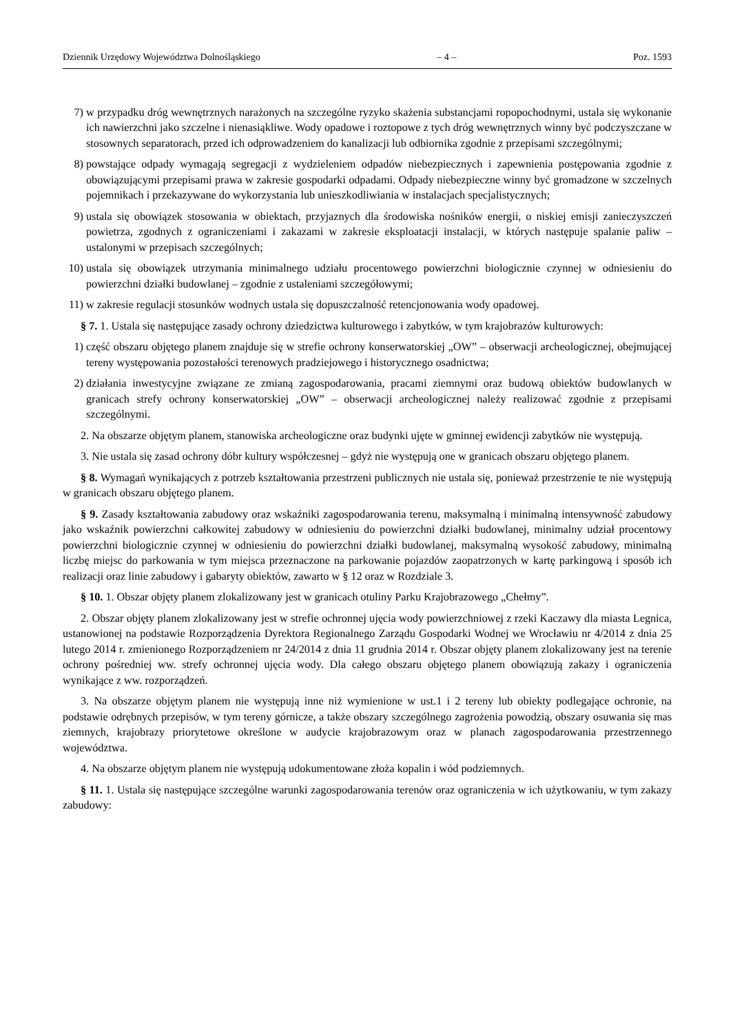Dziennik Urzędowy Województwa Dolnośląskiego – 4 – Poz. 1593
7) w przypadku dróg wewnętrznych narażonych na szczególne ryzyko skażenia substancjami ropopochodnymi, ustala się wykonanie ich nawierzchni jako szczelne i nienasiąkliwe. Wody opadowe i roztopowe z tych dróg wewnętrznych winny być podczyszczane w stosownych separatorach, przed ich odprowadzeniem do kanalizacji lub odbiornika zgodnie z przepisami szczególnymi;
8) powstające odpady wymagają segregacji z wydzieleniem odpadów niebezpiecznych i zapewnienia postępowania zgodnie z obowiązującymi przepisami prawa w zakresie gospodarki odpadami. Odpady niebezpieczne winny być gromadzone w szczelnych pojemnikach i przekazywane do wykorzystania lub unieszkodliwiania w instalacjach specjalistycznych;
9) ustala się obowiązek stosowania w obiektach, przyjaznych dla środowiska nośników energii, o niskiej emisji zanieczyszczeń powietrza, zgodnych z ograniczeniami i zakazami w zakresie eksploatacji instalacji, w których następuje spalanie paliw – ustalonymi w przepisach szczególnych;
10) ustala się obowiązek utrzymania minimalnego udziału procentowego powierzchni biologicznie czynnej w odniesieniu do powierzchni działki budowlanej – zgodnie z ustaleniami szczegółowymi;
11) w zakresie regulacji stosunków wodnych ustala się dopuszczalność retencjonowania wody opadowej.
§ 7. 1. Ustala się następujące zasady ochrony dziedzictwa kulturowego i zabytków, w tym krajobrazów kulturowych:
1) część obszaru objętego planem znajduje się w strefie ochrony konserwatorskiej „OW” – obserwacji archeologicznej, obejmującej tereny występowania pozostałości terenowych pradziejowego i historycznego osadnictwa;
2) działania inwestycyjne związane ze zmianą zagospodarowania, pracami ziemnymi oraz budową obiektów budowlanych w granicach strefy ochrony konserwatorskiej „OW” – obserwacji archeologicznej należy realizować zgodnie z przepisami szczególnymi.
2. Na obszarze objętym planem, stanowiska archeologiczne oraz budynki ujęte w gminnej ewidencji zabytków nie występują.
3. Nie ustala się zasad ochrony dóbr kultury współczesnej – gdyż nie występują one w granicach obszaru objętego planem.
§ 8. Wymagań wynikających z potrzeb kształtowania przestrzeni publicznych nie ustala się, ponieważ przestrzenie te nie występują w granicach obszaru objętego planem.
§ 9. Zasady kształtowania zabudowy oraz wskaźniki zagospodarowania terenu, maksymalną i minimalną intensywność zabudowy jako wskaźnik powierzchni całkowitej zabudowy w odniesieniu do powierzchni działki budowlanej, minimalny udział procentowy powierzchni biologicznie czynnej w odniesieniu do powierzchni działki budowlanej, maksymalną wysokość zabudowy, minimalną liczbę miejsc do parkowania w tym miejsca przeznaczone na parkowanie pojazdów zaopatrzonych w kartę parkingową i sposób ich realizacji oraz linie zabudowy i gabaryty obiektów, zawarto w § 12 oraz w Rozdziale 3.
§ 10. 1. Obszar objęty planem zlokalizowany jest w granicach otuliny Parku Krajobrazowego „Chełmy”.
2. Obszar objęty planem zlokalizowany jest w strefie ochronnej ujęcia wody powierzchniowej z rzeki Kaczawy dla miasta Legnica, ustanowionej na podstawie Rozporządzenia Dyrektora Regionalnego Zarządu Gospodarki Wodnej we Wrocławiu nr 4/2014 z dnia 25 lutego 2014 r. zmienionego Rozporządzeniem nr 24/2014 z dnia 11 grudnia 2014 r. Obszar objęty planem zlokalizowany jest na terenie ochrony pośredniej ww. strefy ochronnej ujęcia wody. Dla całego obszaru objętego planem obowiązują zakazy i ograniczenia wynikające z ww. rozporządzeń.
3. Na obszarze objętym planem nie występują inne niż wymienione w ust.1 i 2 tereny lub obiekty podlegające ochronie, na podstawie odrębnych przepisów, w tym tereny górnicze, a także obszary szczególnego zagrożenia powodzią, obszary osuwania się mas ziemnych, krajobrazy priorytetowe określone w audycie krajobrazowym oraz w planach zagospodarowania przestrzennego województwa.
4. Na obszarze objętym planem nie występują udokumentowane złoża kopalin i wód podziemnych.
§ 11. 1. Ustala się następujące szczególne warunki zagospodarowania terenów oraz ograniczenia w ich użytkowaniu, w tym zakazy zabudowy: